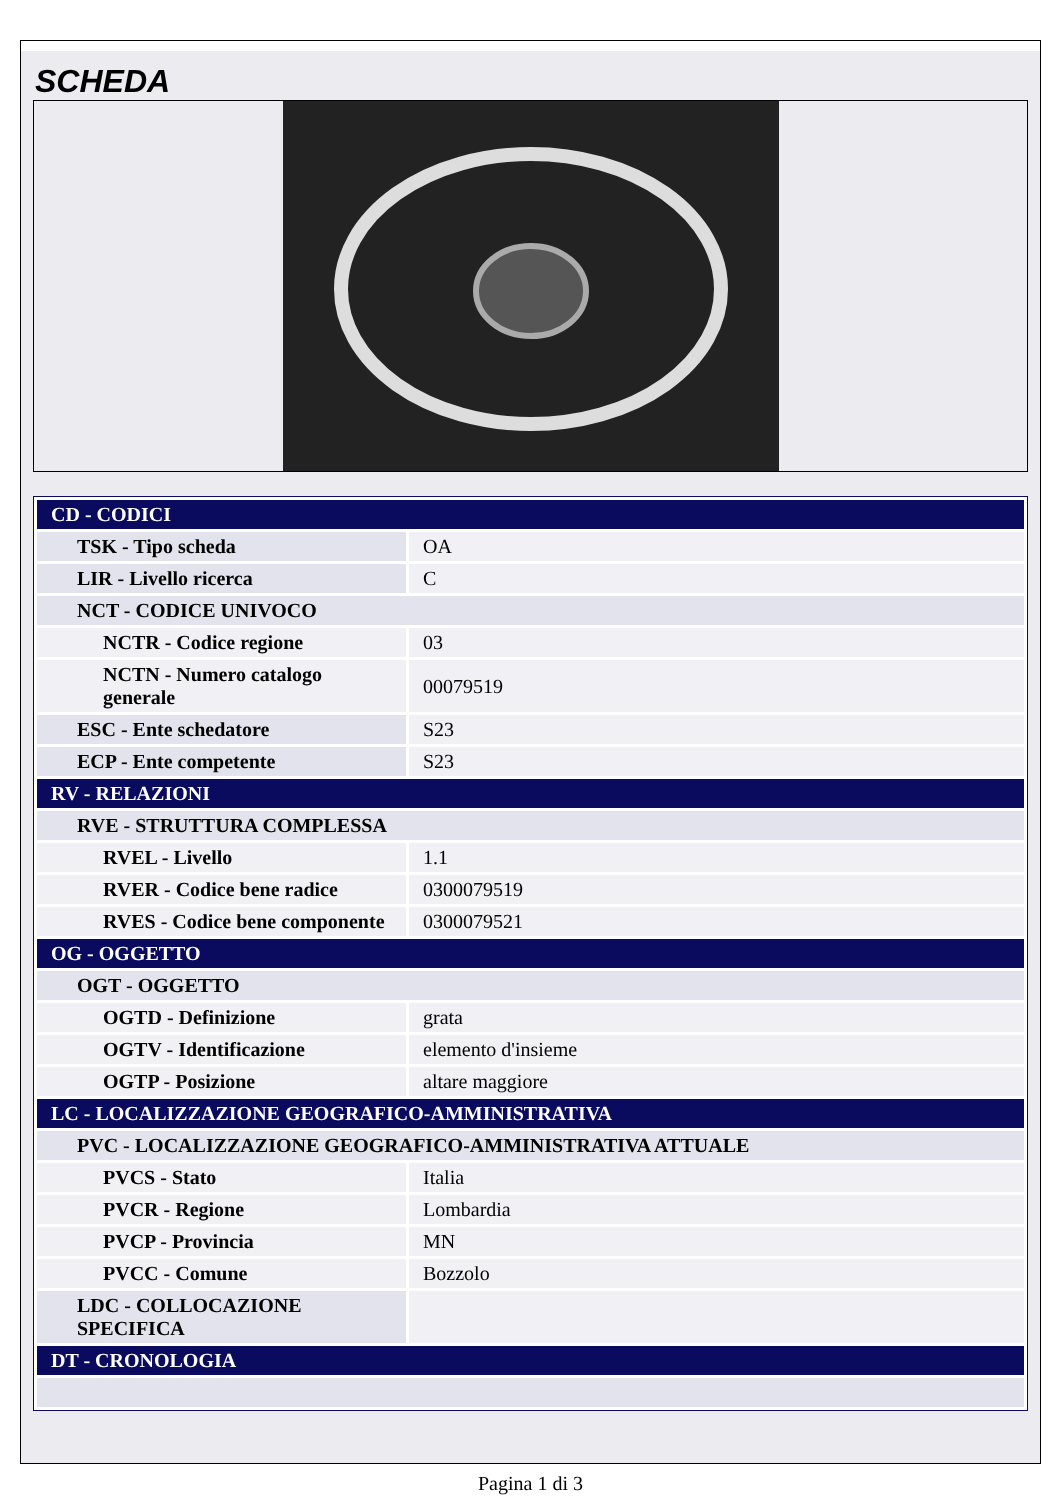SCHEDA
| CD - CODICI | |
| TSK - Tipo scheda | OA |
| LIR - Livello ricerca | C |
| NCT - CODICE UNIVOCO | |
| NCTR - Codice regione | 03 |
| NCTN - Numero catalogo generale | 00079519 |
| ESC - Ente schedatore | S23 |
| ECP - Ente competente | S23 |
| RV - RELAZIONI | |
| RVE - STRUTTURA COMPLESSA | |
| RVEL - Livello | 1.1 |
| RVER - Codice bene radice | 0300079519 |
| RVES - Codice bene componente | 0300079521 |
| OG - OGGETTO | |
| OGT - OGGETTO | |
| OGTD - Definizione | grata |
| OGTV - Identificazione | elemento d'insieme |
| OGTP - Posizione | altare maggiore |
| LC - LOCALIZZAZIONE GEOGRAFICO-AMMINISTRATIVA | |
| PVC - LOCALIZZAZIONE GEOGRAFICO-AMMINISTRATIVA ATTUALE | |
| PVCS - Stato | Italia |
| PVCR - Regione | Lombardia |
| PVCP - Provincia | MN |
| PVCC - Comune | Bozzolo |
| LDC - COLLOCAZIONE SPECIFICA | |
| DT - CRONOLOGIA | |
Pagina 1 di 3